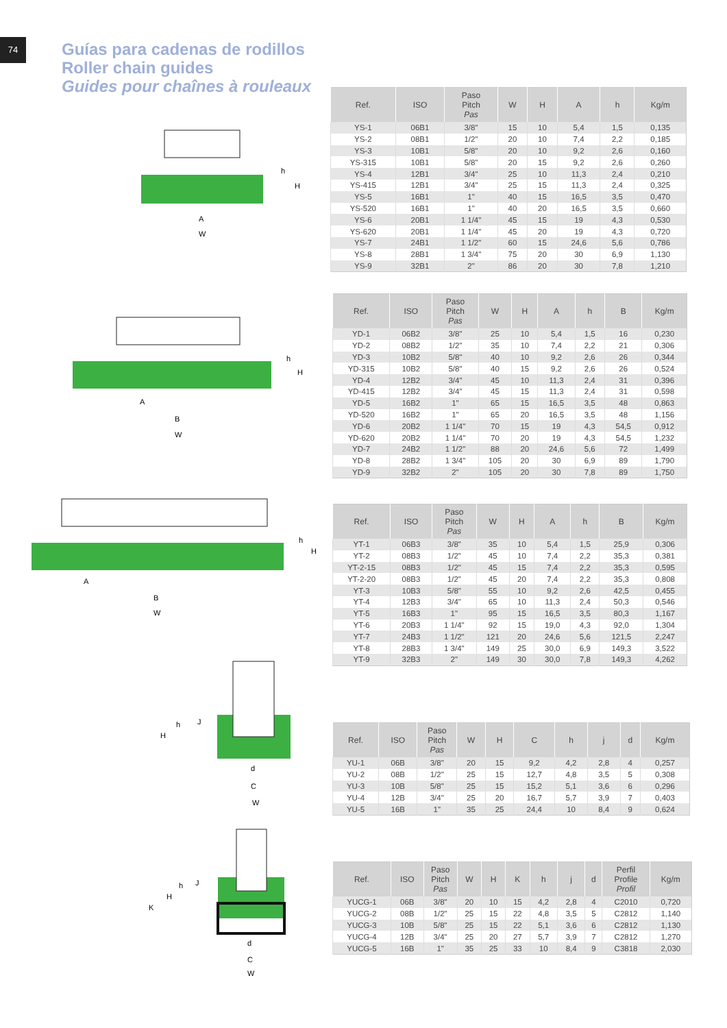74
Guías para cadenas de rodillos
Roller chain guides
Guides pour chaînes à rouleaux
A
W
h
H
| Ref. | ISO | Paso Pitch Pas | W | H | A | h | Kg/m |
| --- | --- | --- | --- | --- | --- | --- | --- |
| YS-1 | 06B1 | 3/8" | 15 | 10 | 5,4 | 1,5 | 0,135 |
| YS-2 | 08B1 | 1/2" | 20 | 10 | 7,4 | 2,2 | 0,185 |
| YS-3 | 10B1 | 5/8" | 20 | 10 | 9,2 | 2,6 | 0,160 |
| YS-315 | 10B1 | 5/8" | 20 | 15 | 9,2 | 2,6 | 0,260 |
| YS-4 | 12B1 | 3/4" | 25 | 10 | 11,3 | 2,4 | 0,210 |
| YS-415 | 12B1 | 3/4" | 25 | 15 | 11,3 | 2,4 | 0,325 |
| YS-5 | 16B1 | 1" | 40 | 15 | 16,5 | 3,5 | 0,470 |
| YS-520 | 16B1 | 1" | 40 | 20 | 16,5 | 3,5 | 0,660 |
| YS-6 | 20B1 | 1 1/4" | 45 | 15 | 19 | 4,3 | 0,530 |
| YS-620 | 20B1 | 1 1/4" | 45 | 20 | 19 | 4,3 | 0,720 |
| YS-7 | 24B1 | 1 1/2" | 60 | 15 | 24,6 | 5,6 | 0,786 |
| YS-8 | 28B1 | 1 3/4" | 75 | 20 | 30 | 6,9 | 1,130 |
| YS-9 | 32B1 | 2" | 86 | 20 | 30 | 7,8 | 1,210 |
A
B
W
h
H
| Ref. | ISO | Paso Pitch Pas | W | H | A | h | B | Kg/m |
| --- | --- | --- | --- | --- | --- | --- | --- | --- |
| YD-1 | 06B2 | 3/8" | 25 | 10 | 5,4 | 1,5 | 16 | 0,230 |
| YD-2 | 08B2 | 1/2" | 35 | 10 | 7,4 | 2,2 | 21 | 0,306 |
| YD-3 | 10B2 | 5/8" | 40 | 10 | 9,2 | 2,6 | 26 | 0,344 |
| YD-315 | 10B2 | 5/8" | 40 | 15 | 9,2 | 2,6 | 26 | 0,524 |
| YD-4 | 12B2 | 3/4" | 45 | 10 | 11,3 | 2,4 | 31 | 0,396 |
| YD-415 | 12B2 | 3/4" | 45 | 15 | 11,3 | 2,4 | 31 | 0,598 |
| YD-5 | 16B2 | 1" | 65 | 15 | 16,5 | 3,5 | 48 | 0,863 |
| YD-520 | 16B2 | 1" | 65 | 20 | 16,5 | 3,5 | 48 | 1,156 |
| YD-6 | 20B2 | 1 1/4" | 70 | 15 | 19 | 4,3 | 54,5 | 0,912 |
| YD-620 | 20B2 | 1 1/4" | 70 | 20 | 19 | 4,3 | 54,5 | 1,232 |
| YD-7 | 24B2 | 1 1/2" | 88 | 20 | 24,6 | 5,6 | 72 | 1,499 |
| YD-8 | 28B2 | 1 3/4" | 105 | 20 | 30 | 6,9 | 89 | 1,790 |
| YD-9 | 32B2 | 2" | 105 | 20 | 30 | 7,8 | 89 | 1,750 |
A
B
W
h
H
| Ref. | ISO | Paso Pitch Pas | W | H | A | h | B | Kg/m |
| --- | --- | --- | --- | --- | --- | --- | --- | --- |
| YT-1 | 06B3 | 3/8" | 35 | 10 | 5,4 | 1,5 | 25,9 | 0,306 |
| YT-2 | 08B3 | 1/2" | 45 | 10 | 7,4 | 2,2 | 35,3 | 0,381 |
| YT-2-15 | 08B3 | 1/2" | 45 | 15 | 7,4 | 2,2 | 35,3 | 0,595 |
| YT-2-20 | 08B3 | 1/2" | 45 | 20 | 7,4 | 2,2 | 35,3 | 0,808 |
| YT-3 | 10B3 | 5/8" | 55 | 10 | 9,2 | 2,6 | 42,5 | 0,455 |
| YT-4 | 12B3 | 3/4" | 65 | 10 | 11,3 | 2,4 | 50,3 | 0,546 |
| YT-5 | 16B3 | 1" | 95 | 15 | 16,5 | 3,5 | 80,3 | 1,167 |
| YT-6 | 20B3 | 1 1/4" | 92 | 15 | 19,0 | 4,3 | 92,0 | 1,304 |
| YT-7 | 24B3 | 1 1/2" | 121 | 20 | 24,6 | 5,6 | 121,5 | 2,247 |
| YT-8 | 28B3 | 1 3/4" | 149 | 25 | 30,0 | 6,9 | 149,3 | 3,522 |
| YT-9 | 32B3 | 2" | 149 | 30 | 30,0 | 7,8 | 149,3 | 4,262 |
h
J
H
d
C
W
| Ref. | ISO | Paso Pitch Pas | W | H | C | h | j | d | Kg/m |
| --- | --- | --- | --- | --- | --- | --- | --- | --- | --- |
| YU-1 | 06B | 3/8" | 20 | 15 | 9,2 | 4,2 | 2,8 | 4 | 0,257 |
| YU-2 | 08B | 1/2" | 25 | 15 | 12,7 | 4,8 | 3,5 | 5 | 0,308 |
| YU-3 | 10B | 5/8" | 25 | 15 | 15,2 | 5,1 | 3,6 | 6 | 0,296 |
| YU-4 | 12B | 3/4" | 25 | 20 | 16,7 | 5,7 | 3,9 | 7 | 0,403 |
| YU-5 | 16B | 1" | 35 | 25 | 24,4 | 10 | 8,4 | 9 | 0,624 |
h
J
H
K
d
C
W
| Ref. | ISO | Paso Pitch Pas | W | H | K | h | j | d | Perfil Profile Profil | Kg/m |
| --- | --- | --- | --- | --- | --- | --- | --- | --- | --- | --- |
| YUCG-1 | 06B | 3/8" | 20 | 10 | 15 | 4,2 | 2,8 | 4 | C2010 | 0,720 |
| YUCG-2 | 08B | 1/2" | 25 | 15 | 22 | 4,8 | 3,5 | 5 | C2812 | 1,140 |
| YUCG-3 | 10B | 5/8" | 25 | 15 | 22 | 5,1 | 3,6 | 6 | C2812 | 1,130 |
| YUCG-4 | 12B | 3/4" | 25 | 20 | 27 | 5,7 | 3,9 | 7 | C2812 | 1,270 |
| YUCG-5 | 16B | 1" | 35 | 25 | 33 | 10 | 8,4 | 9 | C3818 | 2,030 |